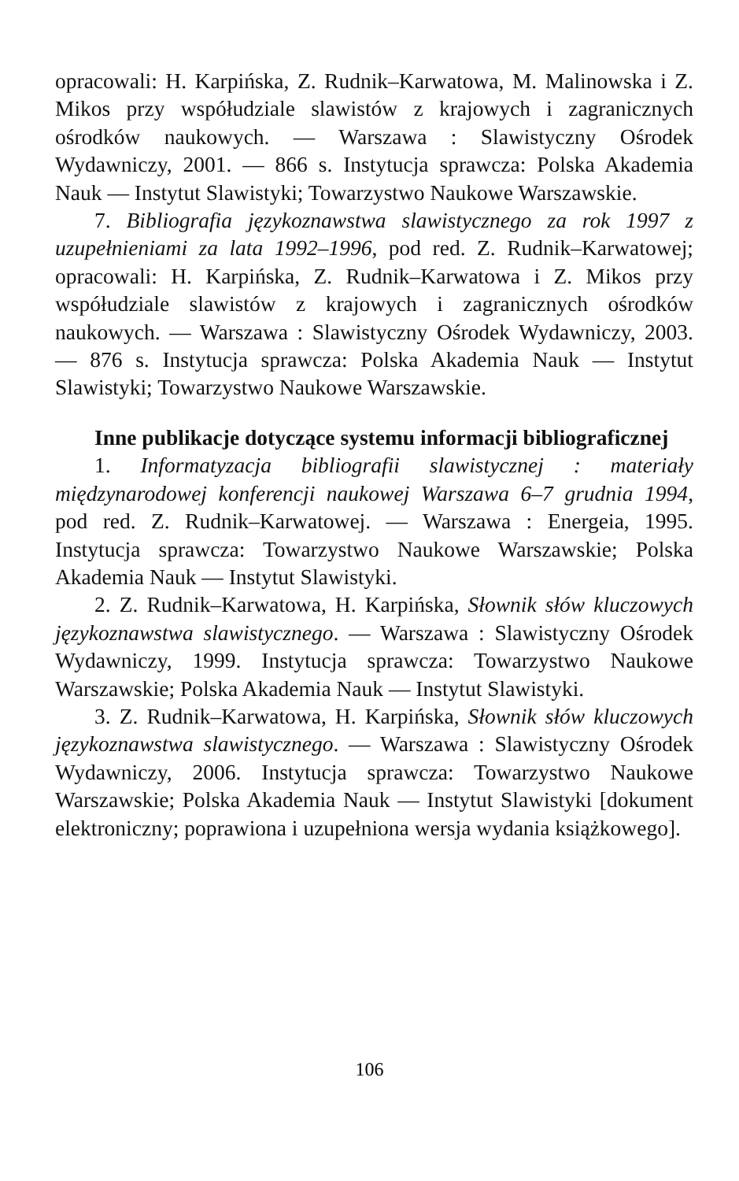opracowali: H. Karpińska, Z. Rudnik–Karwatowa, M. Malinowska i Z. Mikos przy współudziale slawistów z krajowych i zagranicznych ośrodków naukowych. — Warszawa : Slawistyczny Ośrodek Wydawniczy, 2001. — 866 s. Instytucja sprawcza: Polska Akademia Nauk — Instytut Slawistyki; Towarzystwo Naukowe Warszawskie.
7. Bibliografia językoznawstwa slawistycznego za rok 1997 z uzupełnieniami za lata 1992–1996, pod red. Z. Rudnik–Karwatowej; opracowali: H. Karpińska, Z. Rudnik–Karwatowa i Z. Mikos przy współudziale slawistów z krajowych i zagranicznych ośrodków naukowych. — Warszawa : Slawistyczny Ośrodek Wydawniczy, 2003. — 876 s. Instytucja sprawcza: Polska Akademia Nauk — Instytut Slawistyki; Towarzystwo Naukowe Warszawskie.
Inne publikacje dotyczące systemu informacji bibliograficznej
1. Informatyzacja bibliografii slawistycznej : materiały międzynarodowej konferencji naukowej Warszawa 6–7 grudnia 1994, pod red. Z. Rudnik–Karwatowej. — Warszawa : Energeia, 1995. Instytucja sprawcza: Towarzystwo Naukowe Warszawskie; Polska Akademia Nauk — Instytut Slawistyki.
2. Z. Rudnik–Karwatowa, H. Karpińska, Słownik słów kluczowych językoznawstwa slawistycznego. — Warszawa : Slawistyczny Ośrodek Wydawniczy, 1999. Instytucja sprawcza: Towarzystwo Naukowe Warszawskie; Polska Akademia Nauk — Instytut Slawistyki.
3. Z. Rudnik–Karwatowa, H. Karpińska, Słownik słów kluczowych językoznawstwa slawistycznego. — Warszawa : Slawistyczny Ośrodek Wydawniczy, 2006. Instytucja sprawcza: Towarzystwo Naukowe Warszawskie; Polska Akademia Nauk — Instytut Slawistyki [dokument elektroniczny; poprawiona i uzupełniona wersja wydania książkowego].
106